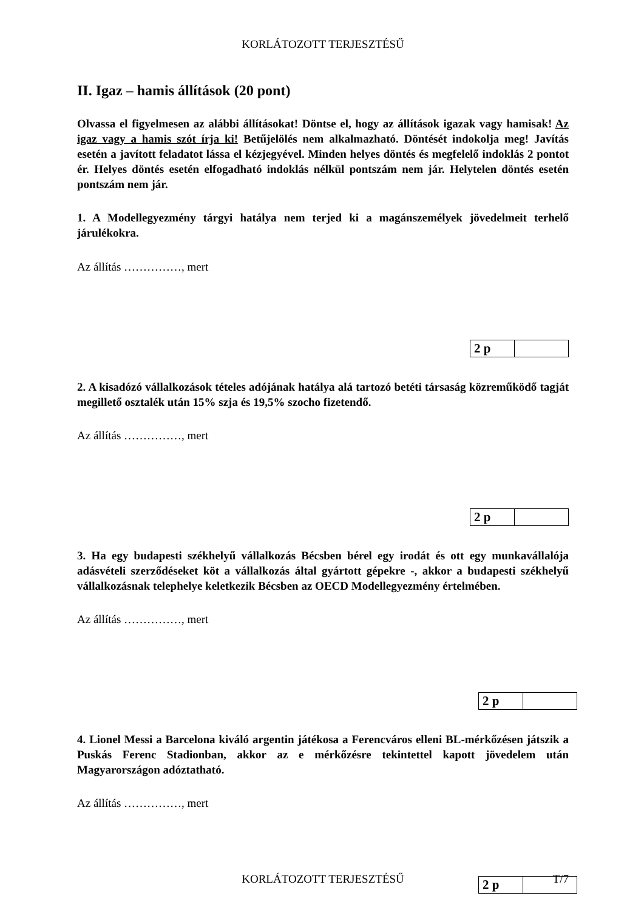KORLÁTOZOTT TERJESZTÉSŰ
II. Igaz – hamis állítások (20 pont)
Olvassa el figyelmesen az alábbi állításokat! Döntse el, hogy az állítások igazak vagy hamisak! Az igaz vagy a hamis szót írja ki! Betűjelölés nem alkalmazható. Döntését indokolja meg! Javítás esetén a javított feladatot lássa el kézjegyével. Minden helyes döntés és megfelelő indoklás 2 pontot ér. Helyes döntés esetén elfogadható indoklás nélkül pontszám nem jár. Helytelen döntés esetén pontszám nem jár.
1. A Modellegyezmény tárgyi hatálya nem terjed ki a magánszemélyek jövedelmeit terhelő járulékokra.
Az állítás ……………, mert
| 2 p | |
2. A kisadózó vállalkozások tételes adójának hatálya alá tartozó betéti társaság közreműködő tagját megillető osztalék után 15% szja és 19,5% szocho fizetendő.
Az állítás ……………, mert
| 2 p | |
3. Ha egy budapesti székhelyű vállalkozás Bécsben bérel egy irodát és ott egy munkavállalója adásvételi szerződéseket köt a vállalkozás által gyártott gépekre -, akkor a budapesti székhelyű vállalkozásnak telephelye keletkezik Bécsben az OECD Modellegyezmény értelmében.
Az állítás ……………, mert
| 2 p | |
4. Lionel Messi a Barcelona kiváló argentin játékosa a Ferencváros elleni BL-mérkőzésen játszik a Puskás Ferenc Stadionban, akkor az e mérkőzésre tekintettel kapott jövedelem után Magyarországon adóztatható.
Az állítás ……………, mert
| 2 p | |
KORLÁTOZOTT TERJESZTÉSŰ T/7